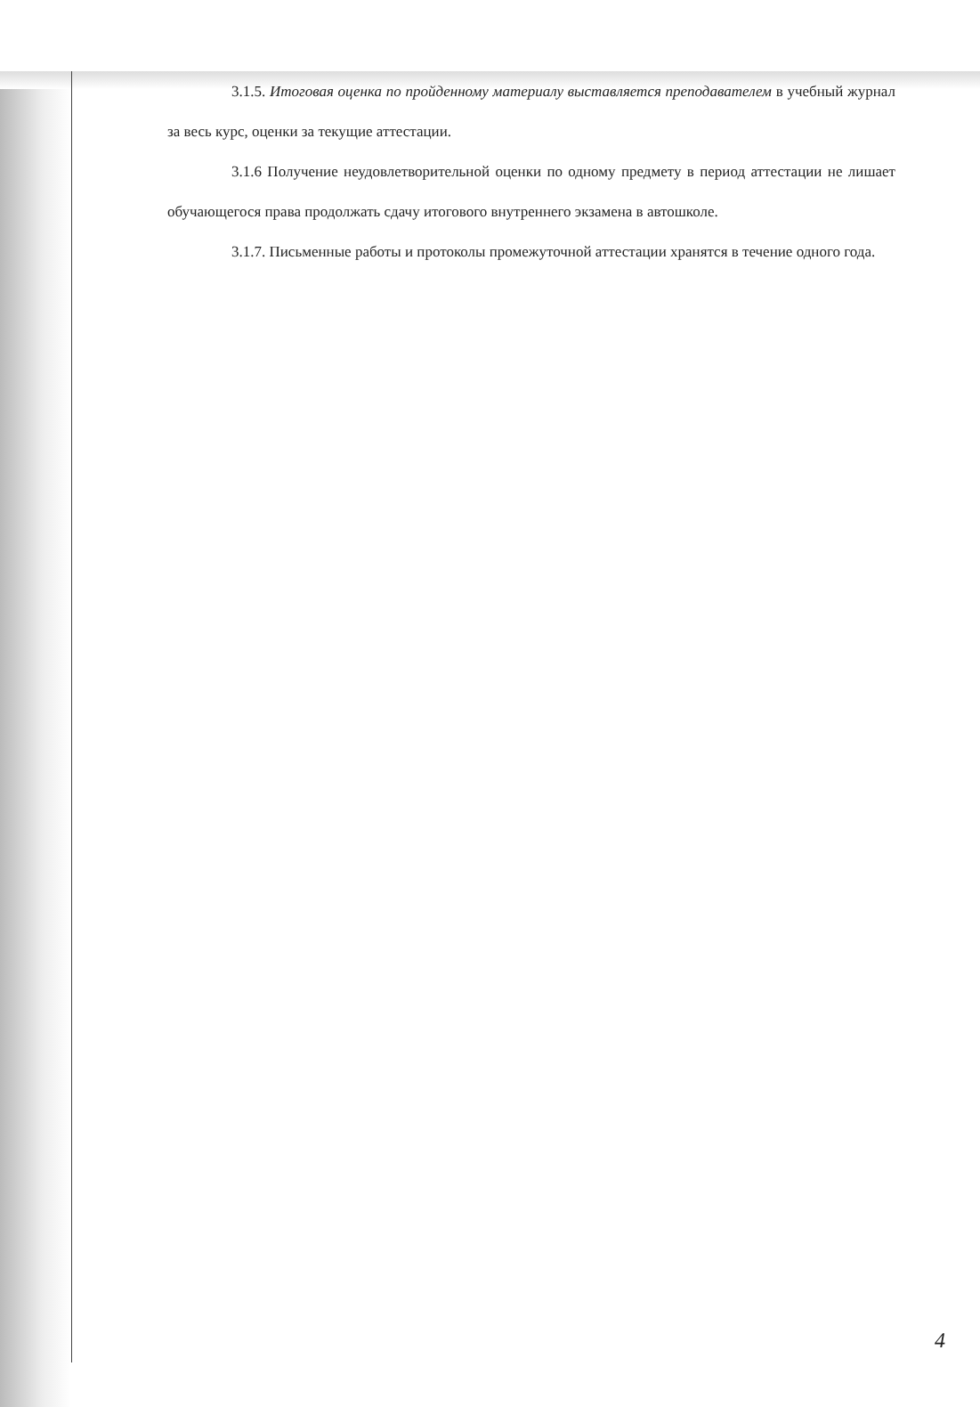3.1.5. Итоговая оценка по пройденному материалу выставляется преподавателем в учебный журнал за весь курс, оценки за текущие аттестации.
3.1.6 Получение неудовлетворительной оценки по одному предмету в период аттестации не лишает обучающегося права продолжать сдачу итогового внутреннего экзамена в автошколе.
3.1.7. Письменные работы и протоколы промежуточной аттестации хранятся в течение одного года.
4